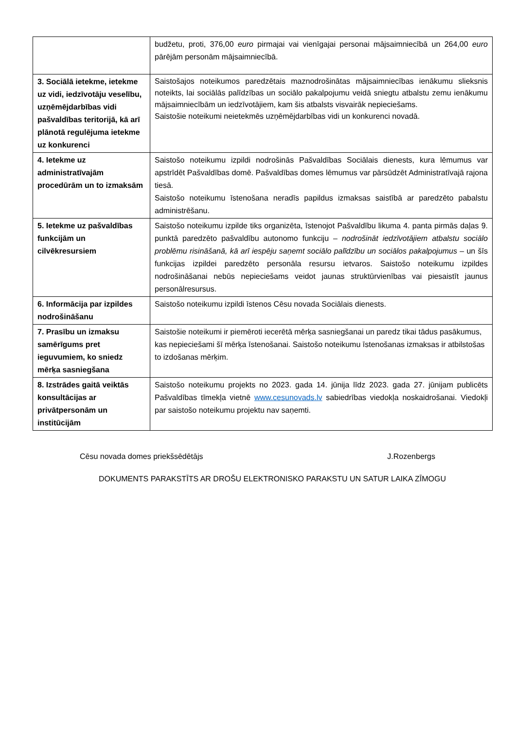| | budžetu, proti, 376,00 euro pirmajai vai vienīgajai personai mājsaimniecībā un 264,00 euro pārējām personām mājsaimniecībā. |
| 3. Sociālā ietekme, ietekme uz vidi, iedzīvotāju veselību, uzņēmējdarbības vidi pašvaldības teritorijā, kā arī plānotā regulējuma ietekme uz konkurenci | Saistošajos noteikumos paredzētais maznodrošinātas mājsaimniecības ienākumu slieksnis noteikts, lai sociālās palīdzības un sociālo pakalpojumu veidā sniegtu atbalstu zemu ienākumu mājsaimniecībām un iedzīvotājiem, kam šis atbalsts visvairāk nepieciešams. Saistošie noteikumi neietekmēs uzņēmējdarbības vidi un konkurenci novadā. |
| 4. Ietekme uz administratīvajām procedūrām un to izmaksām | Saistošo noteikumu izpildi nodrošinās Pašvaldības Sociālais dienests, kura lēmumus var apstrīdēt Pašvaldības domē. Pašvaldības domes lēmumus var pārsūdzēt Administratīvajā rajona tiesā. Saistošo noteikumu īstenošana neradīs papildus izmaksas saistībā ar paredzēto pabalstu administrēšanu. |
| 5. Ietekme uz pašvaldības funkcijām un cilvēkresursiem | Saistošo noteikumu izpilde tiks organizēta, īstenojot Pašvaldību likuma 4. panta pirmās daļas 9. punktā paredzēto pašvaldību autonomo funkciju – nodrošināt iedzīvotājiem atbalstu sociālo problēmu risināšanā, kā arī iespēju saņemt sociālo palīdzību un sociālos pakalpojumus – un šīs funkcijas izpildei paredzēto personāla resursu ietvaros. Saistošo noteikumu izpildes nodrošināšanai nebūs nepieciešams veidot jaunas struktūrvienības vai piesaistīt jaunus personālresursus. |
| 6. Informācija par izpildes nodrošināšanu | Saistošo noteikumu izpildi īstenos Cēsu novada Sociālais dienests. |
| 7. Prasību un izmaksu samērīgums pret ieguvumiem, ko sniedz mērķa sasniegšana | Saistošie noteikumi ir piemēroti iecerētā mērķa sasniegšanai un paredz tikai tādus pasākumus, kas nepieciešami šī mērķa īstenošanai. Saistošo noteikumu īstenošanas izmaksas ir atbilstošas to izdošanas mērķim. |
| 8. Izstrādes gaitā veiktās konsultācijas ar privātpersonām un institūcijām | Saistošo noteikumu projekts no 2023. gada 14. jūnija līdz 2023. gada 27. jūnijam publicēts Pašvaldības tīmekļa vietnē www.cesunovads.lv sabiedrības viedokļa noskaidrošanai. Viedokļi par saistošo noteikumu projektu nav saņemti. |
Cēsu novada domes priekšsēdētājs J.Rozenbergs
DOKUMENTS PARAKSTĪTS AR DROŠU ELEKTRONISKO PARAKSTU UN SATUR LAIKA ZĪMOGU